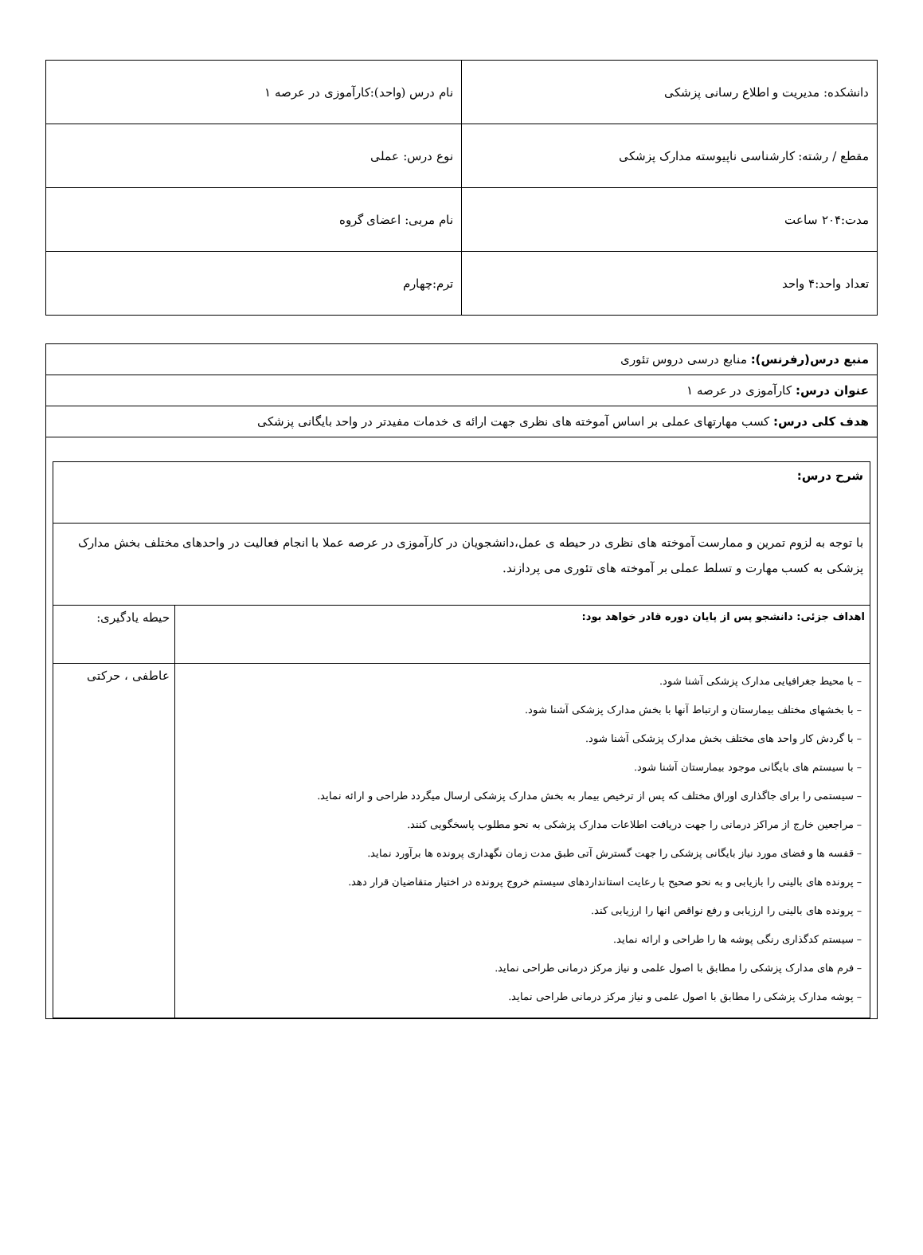| دانشکده: مدیریت و اطلاع رسانی پزشکی | نام درس (واحد):کارآموزی در عرصه ۱ |
| مقطع / رشته: کارشناسی ناپیوسته مدارک پزشکی | نوع درس: عملی |
| مدت:۲۰۴ ساعت | نام مربی: اعضای گروه |
| تعداد واحد:۴ واحد | ترم:چهارم |
| منبع درس(رفرنس): منابع درسی دروس تئوری |
| عنوان درس: کارآموزی در عرصه ۱ |
| هدف کلی درس: کسب مهارتهای عملی بر اساس آموخته های نظری جهت ارائه ی خدمات مفیدتر در واحد بایگانی پزشکی |
| / شرح درس: / / / با توجه به لزوم تمرین و ممارست آموخته های نظری در حیطه ی عمل،دانشجویان در کارآموزی در عرصه عملا با انجام فعالیت در واحدهای مختلف بخش مدارک پزشکی به کسب مهارت و تسلط عملی بر آموخته های تئوری می پردازند. / / / اهداف جزئی: دانشجو پس از پایان دوره قادر خواهد بود: / حیطه یادگیری: / / – با محیط جغرافیایی مدارک پزشکی آشنا شود. – با بخشهای مختلف بیمارستان و ارتباط آنها با بخش مدارک پزشکی آشنا شود. – با گردش کار واحد های مختلف بخش مدارک پزشکی آشنا شود. – با سیستم های بایگانی موجود بیمارستان آشنا شود. – سیستمی را برای جاگذاری اوراق مختلف که پس از ترخیص بیمار به بخش مدارک پزشکی ارسال میگردد طراحی و ارائه نماید. – مراجعین خارج از مراکز درمانی را جهت دریافت اطلاعات مدارک پزشکی به نحو مطلوب پاسخگویی کنند. – قفسه ها و فضای مورد نیاز بایگانی پزشکی را جهت گسترش آتی طبق مدت زمان نگهداری پرونده ها برآورد نماید. – پرونده های بالینی را بازیابی و به نحو صحیح با رعایت استانداردهای سیستم خروج پرونده در اختیار متقاضیان قرار دهد. – پرونده های بالینی را ارزیابی و رفع نواقص انها را ارزیابی کند. – سیستم کدگذاری رنگی پوشه ها را طراحی و ارائه نماید. – فرم های مدارک پزشکی را مطابق با اصول علمی و نیاز مرکز درمانی طراحی نماید. – پوشه مدارک پزشکی را مطابق با اصول علمی و نیاز مرکز درمانی طراحی نماید. / عاطفی ، حرکتی / |